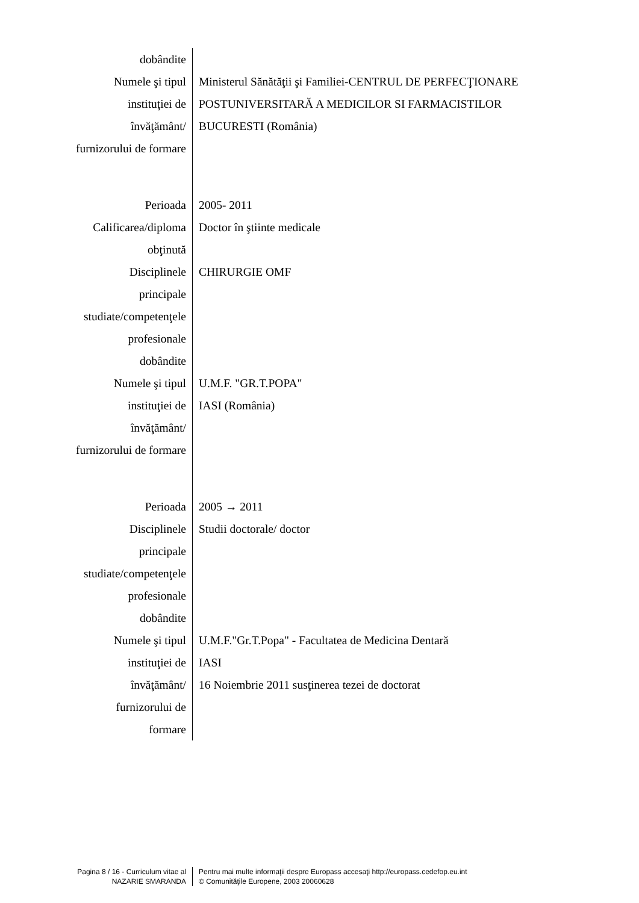dobândite
Numele şi tipul
instituţiei de
învăţământ/
furnizorului de formare
Ministerul Sănătăţii şi Familiei-CENTRUL DE PERFECŢIONARE
POSTUNIVERSITARĂ A MEDICILOR SI FARMACISTILOR
BUCURESTI (România)
Perioada 2005- 2011
Calificarea/diploma
obţinută
Doctor în ştiinte medicale
Disciplinele
principale
studiate/competenţele
profesionale
dobândite
CHIRURGIE OMF
Numele şi tipul
instituţiei de
învăţământ/
furnizorului de formare
U.M.F. "GR.T.POPA"
IASI (România)
Perioada 2005 → 2011
Disciplinele
principale
studiate/competenţele
profesionale
dobândite
Studii doctorale/ doctor
Numele şi tipul
instituţiei de
învăţământ/
furnizorului de
formare
U.M.F."Gr.T.Popa" - Facultatea de Medicina Dentară
IASI
16 Noiembrie 2011 susţinerea tezei de doctorat
Pagina 8 / 16 - Curriculum vitae al
NAZARIE SMARANDA
Pentru mai multe informaţii despre Europass accesaţi http://europass.cedefop.eu.int
© Comunităţile Europene, 2003 20060628